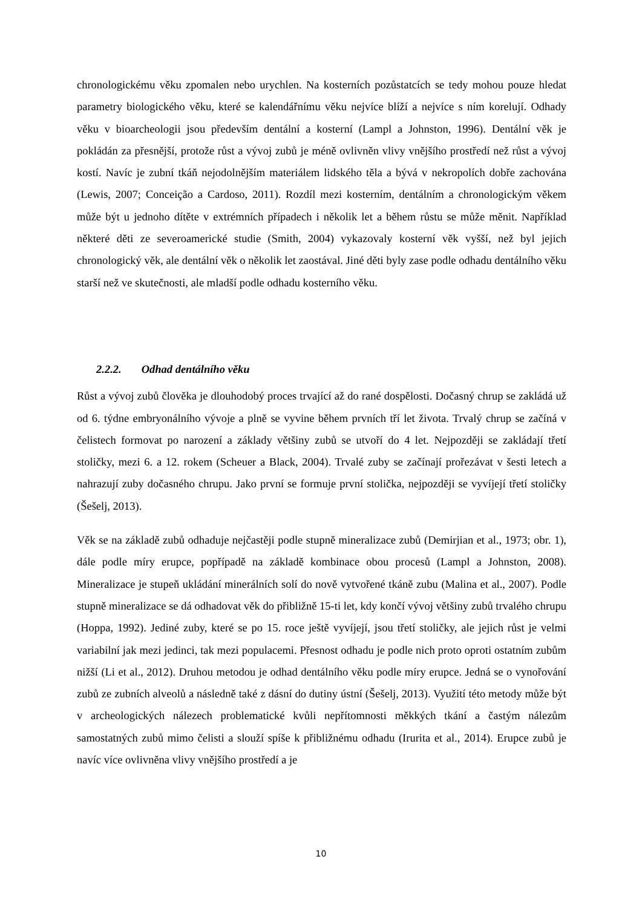chronologickému věku zpomalen nebo urychlen. Na kosterních pozůstatcích se tedy mohou pouze hledat parametry biologického věku, které se kalendářnímu věku nejvíce blíží a nejvíce s ním korelují. Odhady věku v bioarcheologii jsou především dentální a kosterní (Lampl a Johnston, 1996). Dentální věk je pokládán za přesnější, protože růst a vývoj zubů je méně ovlivněn vlivy vnějšího prostředí než růst a vývoj kostí. Navíc je zubní tkáň nejodolnějším materiálem lidského těla a bývá v nekropolích dobře zachována (Lewis, 2007; Conceição a Cardoso, 2011). Rozdíl mezi kosterním, dentálním a chronologickým věkem může být u jednoho dítěte v extrémních případech i několik let a během růstu se může měnit. Například některé děti ze severoamerické studie (Smith, 2004) vykazovaly kosterní věk vyšší, než byl jejich chronologický věk, ale dentální věk o několik let zaostával. Jiné děti byly zase podle odhadu dentálního věku starší než ve skutečnosti, ale mladší podle odhadu kosterního věku.
2.2.2. Odhad dentálního věku
Růst a vývoj zubů člověka je dlouhodobý proces trvající až do rané dospělosti. Dočasný chrup se zakládá už od 6. týdne embryonálního vývoje a plně se vyvine během prvních tří let života. Trvalý chrup se začíná v čelistech formovat po narození a základy většiny zubů se utvoří do 4 let. Nejpozději se zakládají třetí stoličky, mezi 6. a 12. rokem (Scheuer a Black, 2004). Trvalé zuby se začínají prořezávat v šesti letech a nahrazují zuby dočasného chrupu. Jako první se formuje první stolička, nejpozději se vyvíjejí třetí stoličky (Šešelj, 2013).
Věk se na základě zubů odhaduje nejčastěji podle stupně mineralizace zubů (Demirjian et al., 1973; obr. 1), dále podle míry erupce, popřípadě na základě kombinace obou procesů (Lampl a Johnston, 2008). Mineralizace je stupeň ukládání minerálních solí do nově vytvořené tkáně zubu (Malina et al., 2007). Podle stupně mineralizace se dá odhadovat věk do přibližně 15-ti let, kdy končí vývoj většiny zubů trvalého chrupu (Hoppa, 1992). Jediné zuby, které se po 15. roce ještě vyvíjejí, jsou třetí stoličky, ale jejich růst je velmi variabilní jak mezi jedinci, tak mezi populacemi. Přesnost odhadu je podle nich proto oproti ostatním zubům nižší (Li et al., 2012). Druhou metodou je odhad dentálního věku podle míry erupce. Jedná se o vynořování zubů ze zubních alveolů a následně také z dásní do dutiny ústní (Šešelj, 2013). Využití této metody může být v archeologických nálezech problematické kvůli nepřítomnosti měkkých tkání a častým nálezům samostatných zubů mimo čelisti a slouží spíše k přibližnému odhadu (Irurita et al., 2014). Erupce zubů je navíc více ovlivněna vlivy vnějšího prostředí a je
10